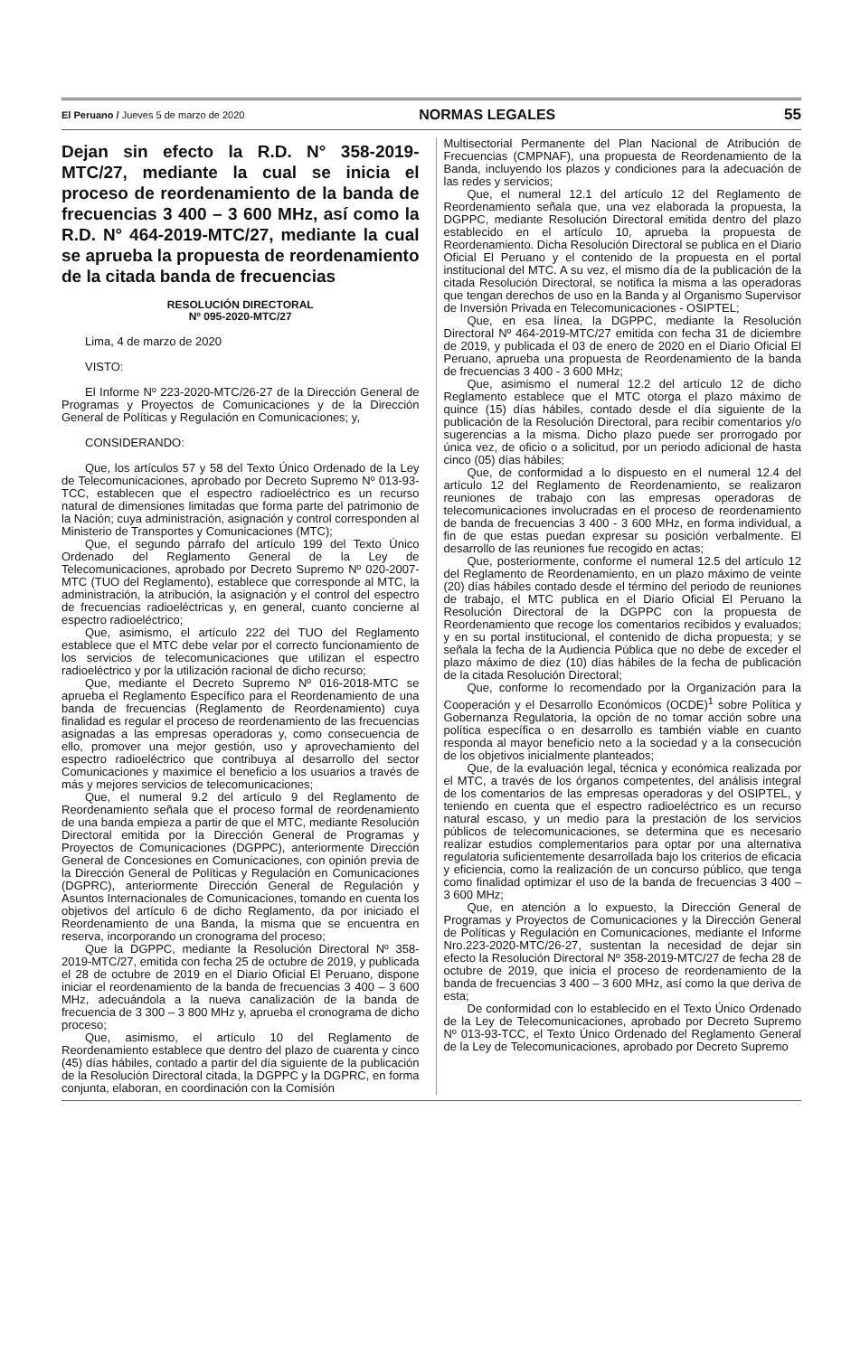El Peruano / Jueves 5 de marzo de 2020 NORMAS LEGALES 55
Dejan sin efecto la R.D. N° 358-2019-MTC/27, mediante la cual se inicia el proceso de reordenamiento de la banda de frecuencias 3 400 – 3 600 MHz, así como la R.D. N° 464-2019-MTC/27, mediante la cual se aprueba la propuesta de reordenamiento de la citada banda de frecuencias
RESOLUCIÓN DIRECTORAL
Nº 095-2020-MTC/27
Lima, 4 de marzo de 2020
VISTO:
El Informe Nº 223-2020-MTC/26-27 de la Dirección General de Programas y Proyectos de Comunicaciones y de la Dirección General de Políticas y Regulación en Comunicaciones; y,
CONSIDERANDO:
Que, los artículos 57 y 58 del Texto Único Ordenado de la Ley de Telecomunicaciones, aprobado por Decreto Supremo Nº 013-93-TCC, establecen que el espectro radioeléctrico es un recurso natural de dimensiones limitadas que forma parte del patrimonio de la Nación; cuya administración, asignación y control corresponden al Ministerio de Transportes y Comunicaciones (MTC);
Que, el segundo párrafo del artículo 199 del Texto Único Ordenado del Reglamento General de la Ley de Telecomunicaciones, aprobado por Decreto Supremo Nº 020-2007-MTC (TUO del Reglamento), establece que corresponde al MTC, la administración, la atribución, la asignación y el control del espectro de frecuencias radioeléctricas y, en general, cuanto concierne al espectro radioeléctrico;
Que, asimismo, el artículo 222 del TUO del Reglamento establece que el MTC debe velar por el correcto funcionamiento de los servicios de telecomunicaciones que utilizan el espectro radioeléctrico y por la utilización racional de dicho recurso;
Que, mediante el Decreto Supremo Nº 016-2018-MTC se aprueba el Reglamento Específico para el Reordenamiento de una banda de frecuencias (Reglamento de Reordenamiento) cuya finalidad es regular el proceso de reordenamiento de las frecuencias asignadas a las empresas operadoras y, como consecuencia de ello, promover una mejor gestión, uso y aprovechamiento del espectro radioeléctrico que contribuya al desarrollo del sector Comunicaciones y maximice el beneficio a los usuarios a través de más y mejores servicios de telecomunicaciones;
Que, el numeral 9.2 del artículo 9 del Reglamento de Reordenamiento señala que el proceso formal de reordenamiento de una banda empieza a partir de que el MTC, mediante Resolución Directoral emitida por la Dirección General de Programas y Proyectos de Comunicaciones (DGPPC), anteriormente Dirección General de Concesiones en Comunicaciones, con opinión previa de la Dirección General de Políticas y Regulación en Comunicaciones (DGPRC), anteriormente Dirección General de Regulación y Asuntos Internacionales de Comunicaciones, tomando en cuenta los objetivos del artículo 6 de dicho Reglamento, da por iniciado el Reordenamiento de una Banda, la misma que se encuentra en reserva, incorporando un cronograma del proceso;
Que la DGPPC, mediante la Resolución Directoral Nº 358-2019-MTC/27, emitida con fecha 25 de octubre de 2019, y publicada el 28 de octubre de 2019 en el Diario Oficial El Peruano, dispone iniciar el reordenamiento de la banda de frecuencias 3 400 – 3 600 MHz, adecuándola a la nueva canalización de la banda de frecuencia de 3 300 – 3 800 MHz y, aprueba el cronograma de dicho proceso;
Que, asimismo, el artículo 10 del Reglamento de Reordenamiento establece que dentro del plazo de cuarenta y cinco (45) días hábiles, contado a partir del día siguiente de la publicación de la Resolución Directoral citada, la DGPPC y la DGPRC, en forma conjunta, elaboran, en coordinación con la Comisión
Multisectorial Permanente del Plan Nacional de Atribución de Frecuencias (CMPNAF), una propuesta de Reordenamiento de la Banda, incluyendo los plazos y condiciones para la adecuación de las redes y servicios;
Que, el numeral 12.1 del artículo 12 del Reglamento de Reordenamiento señala que, una vez elaborada la propuesta, la DGPPC, mediante Resolución Directoral emitida dentro del plazo establecido en el artículo 10, aprueba la propuesta de Reordenamiento. Dicha Resolución Directoral se publica en el Diario Oficial El Peruano y el contenido de la propuesta en el portal institucional del MTC. A su vez, el mismo día de la publicación de la citada Resolución Directoral, se notifica la misma a las operadoras que tengan derechos de uso en la Banda y al Organismo Supervisor de Inversión Privada en Telecomunicaciones - OSIPTEL;
Que, en esa línea, la DGPPC, mediante la Resolución Directoral Nº 464-2019-MTC/27 emitida con fecha 31 de diciembre de 2019, y publicada el 03 de enero de 2020 en el Diario Oficial El Peruano, aprueba una propuesta de Reordenamiento de la banda de frecuencias 3 400 - 3 600 MHz;
Que, asimismo el numeral 12.2 del artículo 12 de dicho Reglamento establece que el MTC otorga el plazo máximo de quince (15) días hábiles, contado desde el día siguiente de la publicación de la Resolución Directoral, para recibir comentarios y/o sugerencias a la misma. Dicho plazo puede ser prorrogado por única vez, de oficio o a solicitud, por un periodo adicional de hasta cinco (05) días hábiles;
Que, de conformidad a lo dispuesto en el numeral 12.4 del artículo 12 del Reglamento de Reordenamiento, se realizaron reuniones de trabajo con las empresas operadoras de telecomunicaciones involucradas en el proceso de reordenamiento de banda de frecuencias 3 400 - 3 600 MHz, en forma individual, a fin de que estas puedan expresar su posición verbalmente. El desarrollo de las reuniones fue recogido en actas;
Que, posteriormente, conforme el numeral 12.5 del artículo 12 del Reglamento de Reordenamiento, en un plazo máximo de veinte (20) días hábiles contado desde el término del periodo de reuniones de trabajo, el MTC publica en el Diario Oficial El Peruano la Resolución Directoral de la DGPPC con la propuesta de Reordenamiento que recoge los comentarios recibidos y evaluados; y en su portal institucional, el contenido de dicha propuesta; y se señala la fecha de la Audiencia Pública que no debe de exceder el plazo máximo de diez (10) días hábiles de la fecha de publicación de la citada Resolución Directoral;
Que, conforme lo recomendado por la Organización para la Cooperación y el Desarrollo Económicos (OCDE)<sup>1</sup> sobre Política y Gobernanza Regulatoria, la opción de no tomar acción sobre una política específica o en desarrollo es también viable en cuanto responda al mayor beneficio neto a la sociedad y a la consecución de los objetivos inicialmente planteados;
Que, de la evaluación legal, técnica y económica realizada por el MTC, a través de los órganos competentes, del análisis integral de los comentarios de las empresas operadoras y del OSIPTEL, y teniendo en cuenta que el espectro radioeléctrico es un recurso natural escaso, y un medio para la prestación de los servicios públicos de telecomunicaciones, se determina que es necesario realizar estudios complementarios para optar por una alternativa regulatoria suficientemente desarrollada bajo los criterios de eficacia y eficiencia, como la realización de un concurso público, que tenga como finalidad optimizar el uso de la banda de frecuencias 3 400 – 3 600 MHz;
Que, en atención a lo expuesto, la Dirección General de Programas y Proyectos de Comunicaciones y la Dirección General de Políticas y Regulación en Comunicaciones, mediante el Informe Nro.223-2020-MTC/26-27, sustentan la necesidad de dejar sin efecto la Resolución Directoral Nº 358-2019-MTC/27 de fecha 28 de octubre de 2019, que inicia el proceso de reordenamiento de la banda de frecuencias 3 400 – 3 600 MHz, así como la que deriva de esta;
De conformidad con lo establecido en el Texto Único Ordenado de la Ley de Telecomunicaciones, aprobado por Decreto Supremo Nº 013-93-TCC, el Texto Único Ordenado del Reglamento General de la Ley de Telecomunicaciones, aprobado por Decreto Supremo